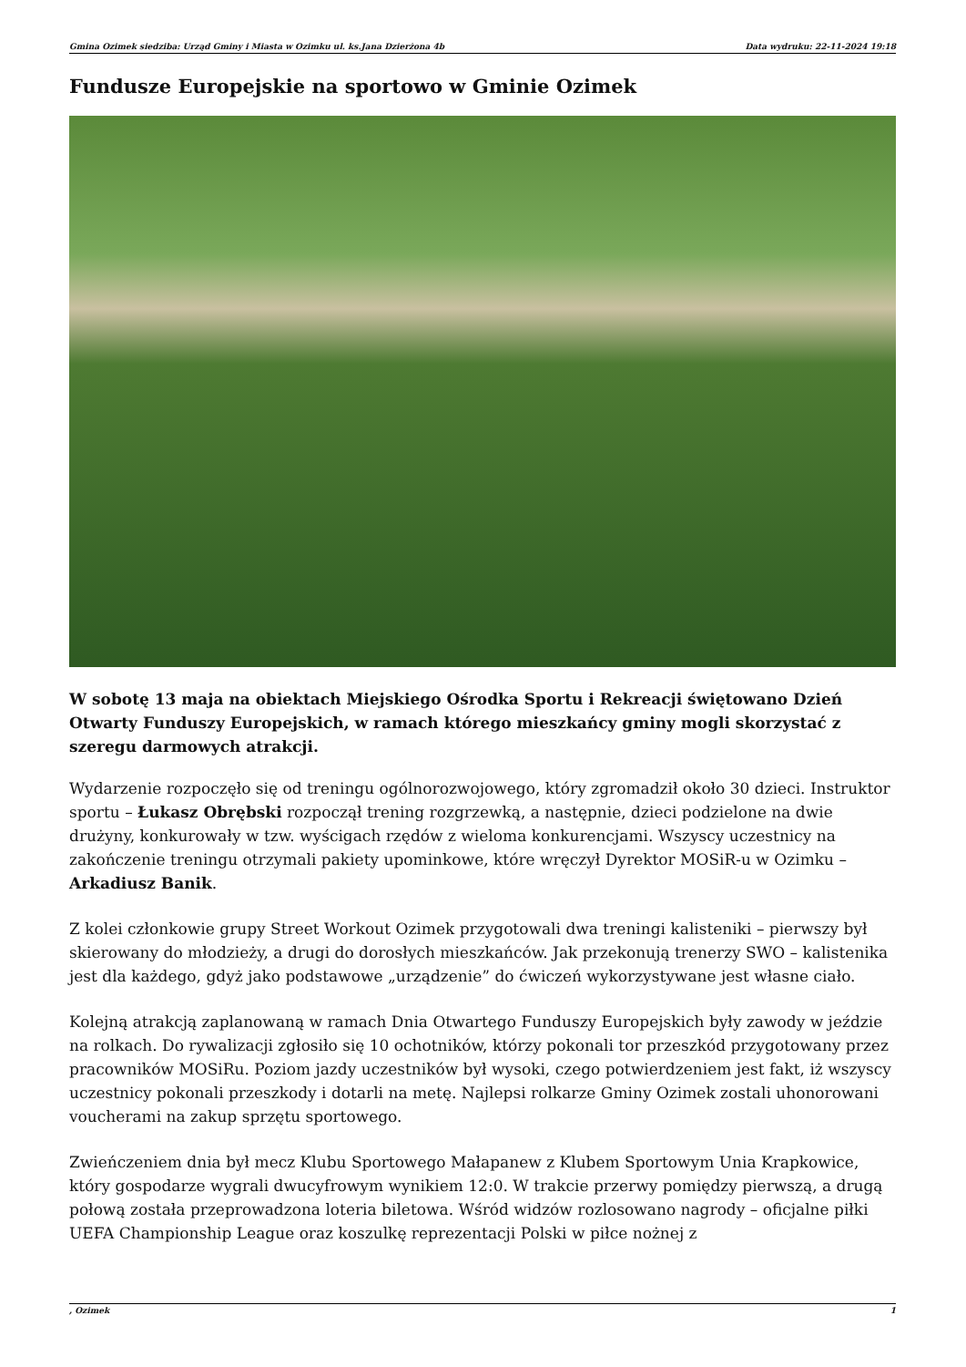Gmina Ozimek siedziba: Urząd Gminy i Miasta w Ozimku ul. ks.Jana Dzierżona 4b Data wydruku: 22-11-2024 19:18
Fundusze Europejskie na sportowo w Gminie Ozimek
W sobotę 13 maja na obiektach Miejskiego Ośrodka Sportu i Rekreacji świętowano Dzień Otwarty Funduszy Europejskich, w ramach którego mieszkańcy gminy mogli skorzystać z szeregu darmowych atrakcji.
Wydarzenie rozpoczęło się od treningu ogólnorozwojowego, który zgromadził około 30 dzieci. Instruktor sportu – Łukasz Obrębski rozpoczął trening rozgrzewką, a następnie, dzieci podzielone na dwie drużyny, konkurowały w tzw. wyścigach rzędów z wieloma konkurencjami. Wszyscy uczestnicy na zakończenie treningu otrzymali pakiety upominkowe, które wręczył Dyrektor MOSiR-u w Ozimku – Arkadiusz Banik.
Z kolei członkowie grupy Street Workout Ozimek przygotowali dwa treningi kalisteniki – pierwszy był skierowany do młodzieży, a drugi do dorosłych mieszkańców. Jak przekonują trenerzy SWO – kalistenika jest dla każdego, gdyż jako podstawowe „urządzenie” do ćwiczeń wykorzystywane jest własne ciało.
Kolejną atrakcją zaplanowaną w ramach Dnia Otwartego Funduszy Europejskich były zawody w jeździe na rolkach. Do rywalizacji zgłosiło się 10 ochotników, którzy pokonali tor przeszkód przygotowany przez pracowników MOSiRu. Poziom jazdy uczestników był wysoki, czego potwierdzeniem jest fakt, iż wszyscy uczestnicy pokonali przeszkody i dotarli na metę. Najlepsi rolkarze Gminy Ozimek zostali uhonorowani voucherami na zakup sprzętu sportowego.
Zwieńczeniem dnia był mecz Klubu Sportowego Małapanew z Klubem Sportowym Unia Krapkowice, który gospodarze wygrali dwucyfrowym wynikiem 12:0. W trakcie przerwy pomiędzy pierwszą, a drugą połową została przeprowadzona loteria biletowa. Wśród widzów rozlosowano nagrody – oficjalne piłki UEFA Championship League oraz koszulkę reprezentacji Polski w piłce nożnej z
, Ozimek 1